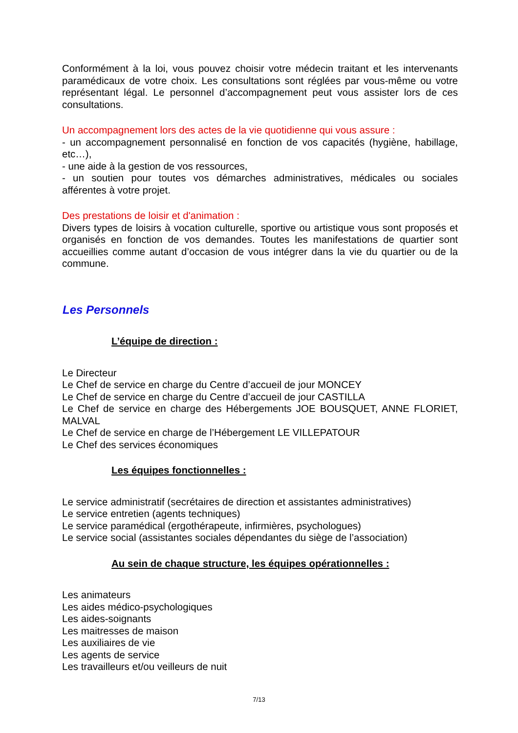Conformément à la loi, vous pouvez choisir votre médecin traitant et les intervenants paramédicaux de votre choix. Les consultations sont réglées par vous-même ou votre représentant légal. Le personnel d’accompagnement peut vous assister lors de ces consultations.
Un accompagnement lors des actes de la vie quotidienne qui vous assure :
- un accompagnement personnalisé en fonction de vos capacités (hygiène, habillage, etc…),
- une aide à la gestion de vos ressources,
- un soutien pour toutes vos démarches administratives, médicales ou sociales afférentes à votre projet.
Des prestations de loisir et d'animation :
Divers types de loisirs à vocation culturelle, sportive ou artistique vous sont proposés et organisés en fonction de vos demandes. Toutes les manifestations de quartier sont accueillies comme autant d’occasion de vous intégrer dans la vie du quartier ou de la commune.
Les Personnels
L’équipe de direction :
Le Directeur
Le Chef de service en charge du Centre d’accueil de jour MONCEY
Le Chef de service en charge du Centre d’accueil de jour CASTILLA
Le Chef de service en charge des Hébergements JOE BOUSQUET, ANNE FLORIET, MALVAL
Le Chef de service en charge de l’Hébergement LE VILLEPATOUR
Le Chef des services économiques
Les équipes fonctionnelles :
Le service administratif (secrétaires de direction et assistantes administratives)
Le service entretien (agents techniques)
Le service paramédical (ergothérapeute, infirmières, psychologues)
Le service social (assistantes sociales dépendantes du siège de l’association)
Au sein de chaque structure, les équipes opérationnelles :
Les animateurs
Les aides médico-psychologiques
Les aides-soignants
Les maitresses de maison
Les auxiliaires de vie
Les agents de service
Les travailleurs et/ou veilleurs de nuit
7/13